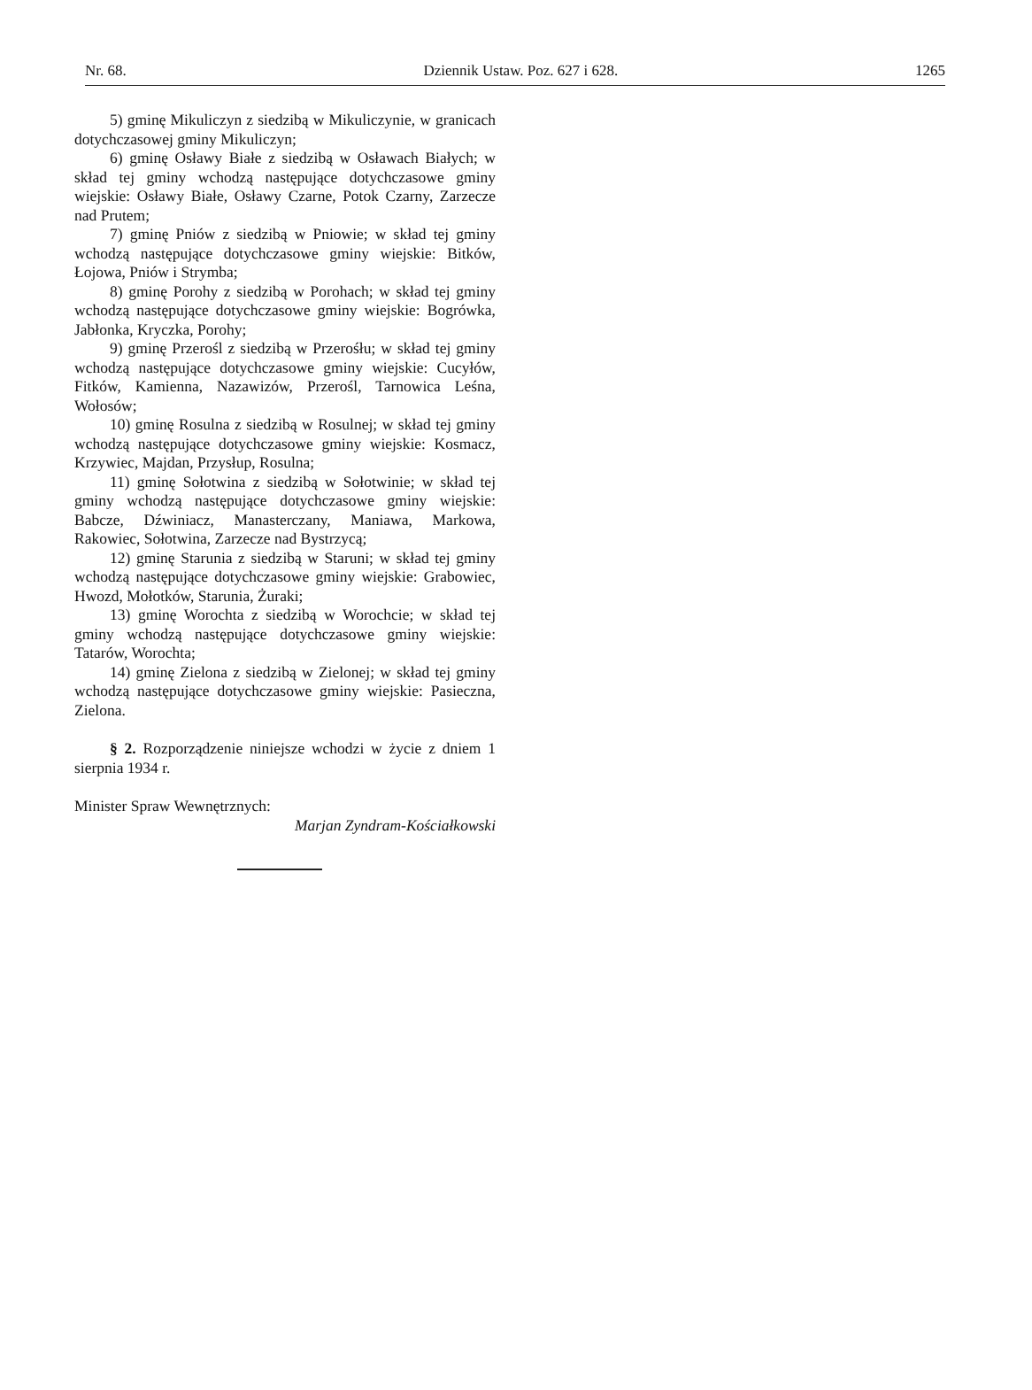Nr. 68. Dziennik Ustaw. Poz. 627 i 628. 1265
5) gminę Mikuliczyn z siedzibą w Mikuliczynie, w granicach dotychczasowej gminy Mikuliczyn;
6) gminę Osławy Białe z siedzibą w Osławach Białych; w skład tej gminy wchodzą następujące dotychczasowe gminy wiejskie: Osławy Białe, Osławy Czarne, Potok Czarny, Zarzecze nad Prutem;
7) gminę Pniów z siedzibą w Pniowie; w skład tej gminy wchodzą następujące dotychczasowe gminy wiejskie: Bitków, Łojowa, Pniów i Strymba;
8) gminę Porohy z siedzibą w Porohach; w skład tej gminy wchodzą następujące dotychczasowe gminy wiejskie: Bogrówka, Jabłonka, Kryczka, Porohy;
9) gminę Przerośl z siedzibą w Przerośłu; w skład tej gminy wchodzą następujące dotychczasowe gminy wiejskie: Cucyłów, Fitków, Kamienna, Nazawizów, Przerośl, Tarnowica Leśna, Wołosów;
10) gminę Rosulna z siedzibą w Rosulnej; w skład tej gminy wchodzą następujące dotychczasowe gminy wiejskie: Kosmacz, Krzywiec, Majdan, Przysłup, Rosulna;
11) gminę Sołotwina z siedzibą w Sołotwinie; w skład tej gminy wchodzą następujące dotychczasowe gminy wiejskie: Babcze, Dźwiniacz, Manasterczany, Maniawa, Markowa, Rakowiec, Sołotwina, Zarzecze nad Bystrzycą;
12) gminę Starunia z siedzibą w Staruni; w skład tej gminy wchodzą następujące dotychczasowe gminy wiejskie: Grabowiec, Hwozd, Mołotków, Starunia, Żuraki;
13) gminę Worochta z siedzibą w Worochcie; w skład tej gminy wchodzą następujące dotychczasowe gminy wiejskie: Tatarów, Worochta;
14) gminę Zielona z siedzibą w Zielonej; w skład tej gminy wchodzą następujące dotychczasowe gminy wiejskie: Pasieczna, Zielona.
§ 2. Rozporządzenie niniejsze wchodzi w życie z dniem 1 sierpnia 1934 r.
Minister Spraw Wewnętrznych:
Marjan Zyndram-Kościałkowski